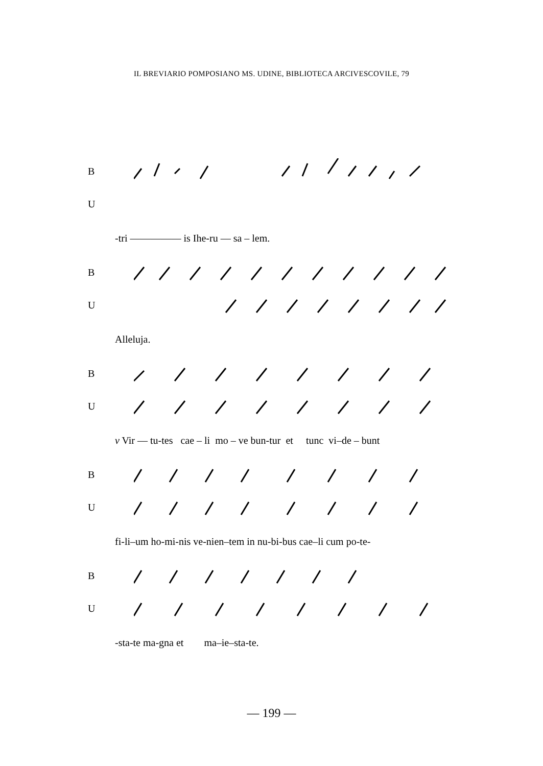IL BREVIARIO POMPOSIANO MS. UDINE, BIBLIOTECA ARCIVESCOVILE, 79
B
U
-tri ————— is Ihe-ru — sa – lem.
B
U
Alleluja.
B
U
v Vir — tu-tes cae – li mo – ve bun-tur et tunc vi–de – bunt
B
U
fi-li–um ho-mi-nis ve-nien–tem in nu-bi-bus cae–li cum po-te-
B
U
-sta-te ma-gna et ma–ie–sta-te.
— 199 —